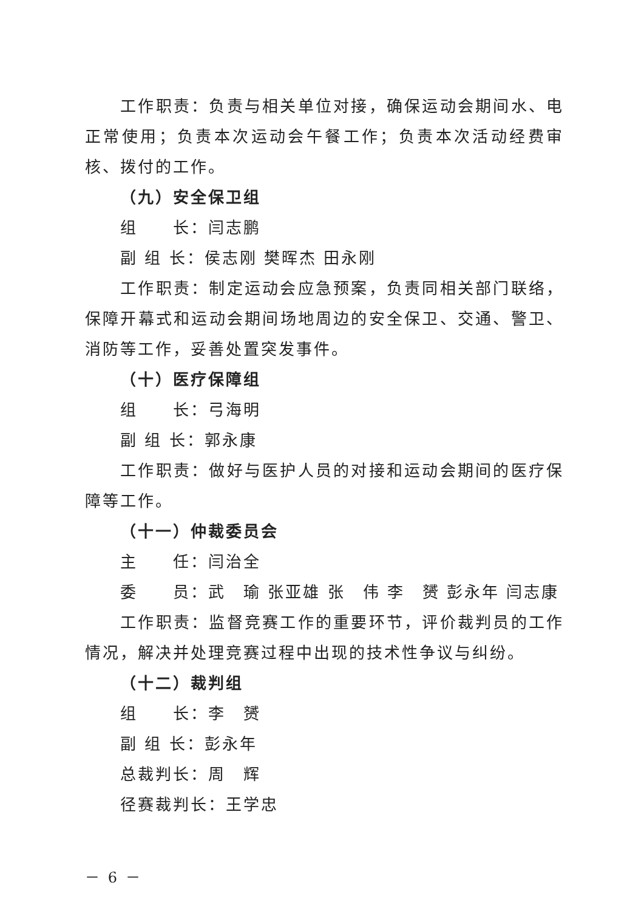工作职责：负责与相关单位对接，确保运动会期间水、电正常使用；负责本次运动会午餐工作；负责本次活动经费审核、拨付的工作。
（九）安全保卫组
组　　长：闫志鹏
副 组 长：侯志刚 樊晖杰 田永刚
工作职责：制定运动会应急预案，负责同相关部门联络，保障开幕式和运动会期间场地周边的安全保卫、交通、警卫、消防等工作，妥善处置突发事件。
（十）医疗保障组
组　　长：弓海明
副 组 长：郭永康
工作职责：做好与医护人员的对接和运动会期间的医疗保障等工作。
（十一）仲裁委员会
主　　任：闫治全
委　　员：武　瑜 张亚雄 张　伟 李　赟 彭永年 闫志康
工作职责：监督竞赛工作的重要环节，评价裁判员的工作情况，解决并处理竞赛过程中出现的技术性争议与纠纷。
（十二）裁判组
组　　长：李　赟
副 组 长：彭永年
总裁判长：周　辉
径赛裁判长：王学忠
－ 6 －